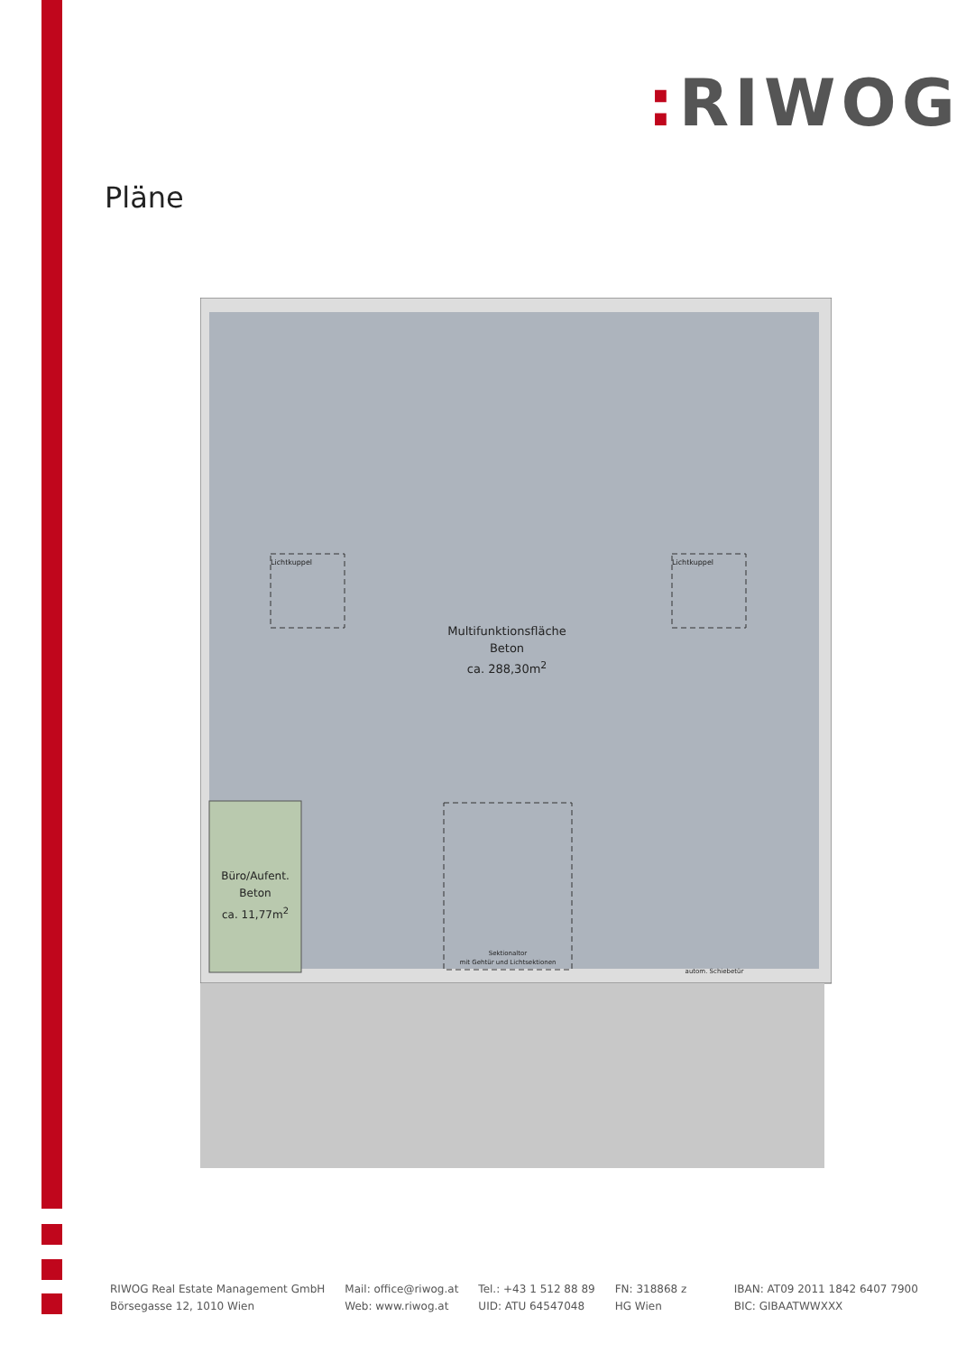: RIWOG
Pläne
Multifunktionsfläche
Beton
ca. 288,30m<sup>2</sup>
Büro/Aufent.
Beton
ca. 11,77m<sup>2</sup>
Lichtkuppel Lichtkuppel
Sektionaltor
mit Gehtür und Lichtsektionen
autom. Schiebetür
RIWOG Real Estate Management GmbH
Börsegasse 12, 1010 Wien
Mail: office@riwog.at
Web: www.riwog.at
Tel.: +43 1 512 88 89
UID: ATU 64547048
FN: 318868 z
HG Wien
IBAN: AT09 2011 1842 6407 7900
BIC: GIBAATWWXXX